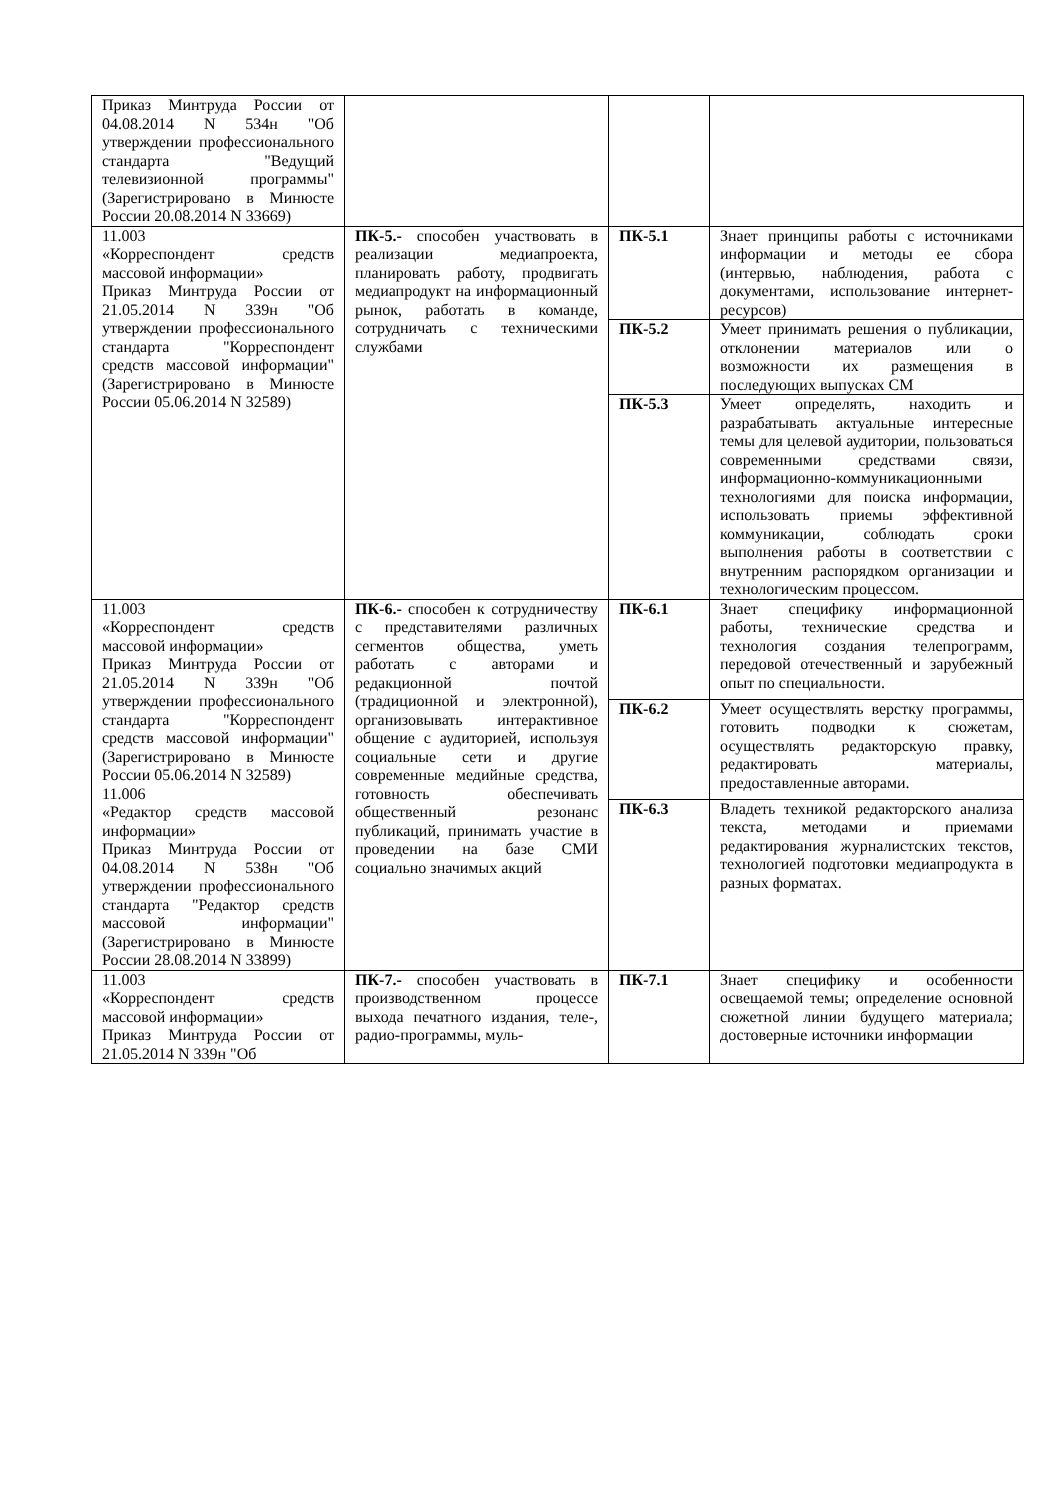| Приказ Минтруда России от 04.08.2014 N 534н "Об утверждении профессионального стандарта "Ведущий телевизионной программы" (Зарегистрировано в Минюсте России 20.08.2014 N 33669) | | | |
| 11.003 «Корреспондент средств массовой информации» Приказ Минтруда России от 21.05.2014 N 339н "Об утверждении профессионального стандарта "Корреспондент средств массовой информации" (Зарегистрировано в Минюсте России 05.06.2014 N 32589) | ПК-5.- способен участвовать в реализации медиапроекта, планировать работу, продвигать медиапродукт на информационный рынок, работать в команде, сотрудничать с техническими службами | ПК-5.1 | Знает принципы работы с источниками информации и методы ее сбора (интервью, наблюдения, работа с документами, использование интернет-ресурсов) |
| | | ПК-5.2 | Умеет принимать решения о публикации, отклонении материалов или о возможности их размещения в последующих выпусках СМ |
| | | ПК-5.3 | Умеет определять, находить и разрабатывать актуальные интересные темы для целевой аудитории, пользоваться современными средствами связи, информационно-коммуникационными технологиями для поиска информации, использовать приемы эффективной коммуникации, соблюдать сроки выполнения работы в соответствии с внутренним распорядком организации и технологическим процессом. |
| 11.003 «Корреспондент средств массовой информации» Приказ Минтруда России от 21.05.2014 N 339н "Об утверждении профессионального стандарта "Корреспондент средств массовой информации" (Зарегистрировано в Минюсте России 05.06.2014 N 32589) 11.006 «Редактор средств массовой информации» Приказ Минтруда России от 04.08.2014 N 538н "Об утверждении профессионального стандарта "Редактор средств массовой информации" (Зарегистрировано в Минюсте России 28.08.2014 N 33899) | ПК-6.- способен к сотрудничеству с представителями различных сегментов общества, уметь работать с авторами и редакционной почтой (традиционной и электронной), организовывать интерактивное общение с аудиторией, используя социальные сети и другие современные медийные средства, готовность обеспечивать общественный резонанс публикаций, принимать участие в проведении на базе СМИ социально значимых акций | ПК-6.1 | Знает специфику информационной работы, технические средства и технология создания телепрограмм, передовой отечественный и зарубежный опыт по специальности. |
| | | ПК-6.2 | Умеет осуществлять верстку программы, готовить подводки к сюжетам, осуществлять редакторскую правку, редактировать материалы, предоставленные авторами. |
| | | ПК-6.3 | Владеть техникой редакторского анализа текста, методами и приемами редактирования журналистских текстов, технологией подготовки медиапродукта в разных форматах. |
| 11.003 «Корреспондент средств массовой информации» Приказ Минтруда России от 21.05.2014 N 339н "Об | ПК-7.- способен участвовать в производственном процессе выхода печатного издания, теле-, радио-программы, муль- | ПК-7.1 | Знает специфику и особенности освещаемой темы; определение основной сюжетной линии будущего материала; достоверные источники информации |